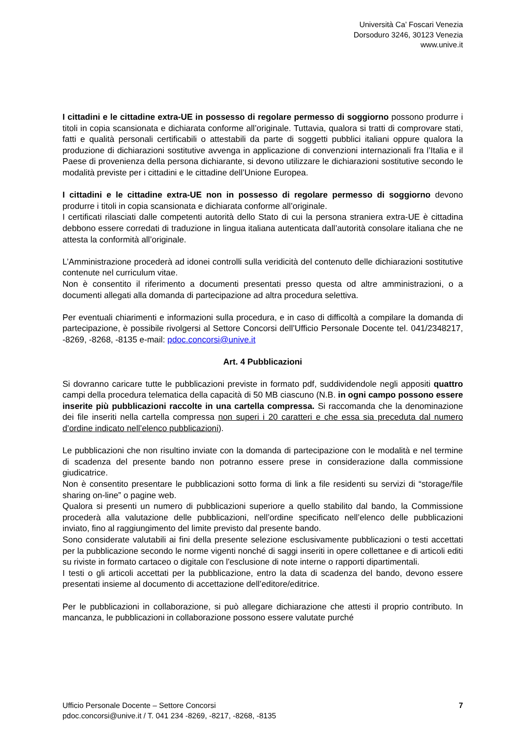Università Ca’ Foscari Venezia
Dorsoduro 3246, 30123 Venezia
www.unive.it
I cittadini e le cittadine extra-UE in possesso di regolare permesso di soggiorno possono produrre i titoli in copia scansionata e dichiarata conforme all’originale. Tuttavia, qualora si tratti di comprovare stati, fatti e qualità personali certificabili o attestabili da parte di soggetti pubblici italiani oppure qualora la produzione di dichiarazioni sostitutive avvenga in applicazione di convenzioni internazionali fra l’Italia e il Paese di provenienza della persona dichiarante, si devono utilizzare le dichiarazioni sostitutive secondo le modalità previste per i cittadini e le cittadine dell’Unione Europea.
I cittadini e le cittadine extra-UE non in possesso di regolare permesso di soggiorno devono produrre i titoli in copia scansionata e dichiarata conforme all’originale.
I certificati rilasciati dalle competenti autorità dello Stato di cui la persona straniera extra-UE è cittadina debbono essere corredati di traduzione in lingua italiana autenticata dall’autorità consolare italiana che ne attesta la conformità all’originale.
L’Amministrazione procederà ad idonei controlli sulla veridicità del contenuto delle dichiarazioni sostitutive contenute nel curriculum vitae.
Non è consentito il riferimento a documenti presentati presso questa od altre amministrazioni, o a documenti allegati alla domanda di partecipazione ad altra procedura selettiva.
Per eventuali chiarimenti e informazioni sulla procedura, e in caso di difficoltà a compilare la domanda di partecipazione, è possibile rivolgersi al Settore Concorsi dell’Ufficio Personale Docente tel. 041/2348217, -8269, -8268, -8135 e-mail: pdoc.concorsi@unive.it
Art. 4 Pubblicazioni
Si dovranno caricare tutte le pubblicazioni previste in formato pdf, suddividendole negli appositi quattro campi della procedura telematica della capacità di 50 MB ciascuno (N.B. in ogni campo possono essere inserite più pubblicazioni raccolte in una cartella compressa. Si raccomanda che la denominazione dei file inseriti nella cartella compressa non superi i 20 caratteri e che essa sia preceduta dal numero d’ordine indicato nell’elenco pubblicazioni).
Le pubblicazioni che non risultino inviate con la domanda di partecipazione con le modalità e nel termine di scadenza del presente bando non potranno essere prese in considerazione dalla commissione giudicatrice.
Non è consentito presentare le pubblicazioni sotto forma di link a file residenti su servizi di “storage/file sharing on-line” o pagine web.
Qualora si presenti un numero di pubblicazioni superiore a quello stabilito dal bando, la Commissione procederà alla valutazione delle pubblicazioni, nell’ordine specificato nell’elenco delle pubblicazioni inviato, fino al raggiungimento del limite previsto dal presente bando.
Sono considerate valutabili ai fini della presente selezione esclusivamente pubblicazioni o testi accettati per la pubblicazione secondo le norme vigenti nonché di saggi inseriti in opere collettanee e di articoli editi su riviste in formato cartaceo o digitale con l'esclusione di note interne o rapporti dipartimentali.
I testi o gli articoli accettati per la pubblicazione, entro la data di scadenza del bando, devono essere presentati insieme al documento di accettazione dell’editore/editrice.
Per le pubblicazioni in collaborazione, si può allegare dichiarazione che attesti il proprio contributo. In mancanza, le pubblicazioni in collaborazione possono essere valutate purché
Ufficio Personale Docente – Settore Concorsi
pdoc.concorsi@unive.it / T. 041 234 -8269, -8217, -8268, -8135
7